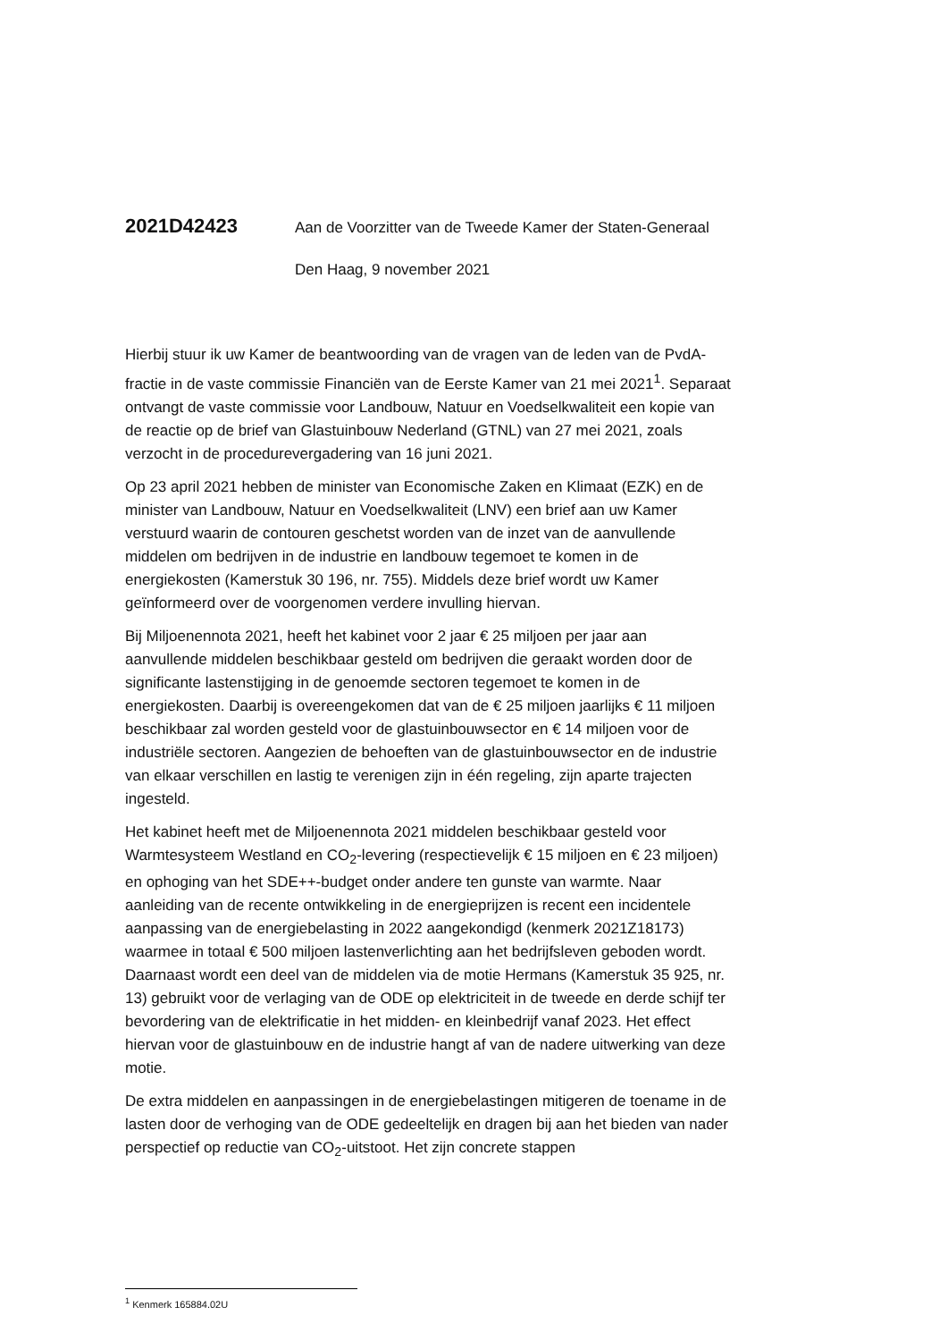2021D42423
Aan de Voorzitter van de Tweede Kamer der Staten-Generaal
Den Haag, 9 november 2021
Hierbij stuur ik uw Kamer de beantwoording van de vragen van de leden van de PvdA-fractie in de vaste commissie Financiën van de Eerste Kamer van 21 mei 2021<sup>1</sup>. Separaat ontvangt de vaste commissie voor Landbouw, Natuur en Voedselkwaliteit een kopie van de reactie op de brief van Glastuinbouw Nederland (GTNL) van 27 mei 2021, zoals verzocht in de procedurevergadering van 16 juni 2021.
Op 23 april 2021 hebben de minister van Economische Zaken en Klimaat (EZK) en de minister van Landbouw, Natuur en Voedselkwaliteit (LNV) een brief aan uw Kamer verstuurd waarin de contouren geschetst worden van de inzet van de aanvullende middelen om bedrijven in de industrie en landbouw tegemoet te komen in de energiekosten (Kamerstuk 30 196, nr. 755). Middels deze brief wordt uw Kamer geïnformeerd over de voorgenomen verdere invulling hiervan.
Bij Miljoenennota 2021, heeft het kabinet voor 2 jaar € 25 miljoen per jaar aan aanvullende middelen beschikbaar gesteld om bedrijven die geraakt worden door de significante lastenstijging in de genoemde sectoren tegemoet te komen in de energiekosten. Daarbij is overeengekomen dat van de € 25 miljoen jaarlijks € 11 miljoen beschikbaar zal worden gesteld voor de glastuinbouwsector en € 14 miljoen voor de industriële sectoren. Aangezien de behoeften van de glastuinbouwsector en de industrie van elkaar verschillen en lastig te verenigen zijn in één regeling, zijn aparte trajecten ingesteld.
Het kabinet heeft met de Miljoenennota 2021 middelen beschikbaar gesteld voor Warmtesysteem Westland en CO<sub>2</sub>-levering (respectievelijk € 15 miljoen en € 23 miljoen) en ophoging van het SDE++-budget onder andere ten gunste van warmte. Naar aanleiding van de recente ontwikkeling in de energieprijzen is recent een incidentele aanpassing van de energiebelasting in 2022 aangekondigd (kenmerk 2021Z18173) waarmee in totaal € 500 miljoen lastenverlichting aan het bedrijfsleven geboden wordt. Daarnaast wordt een deel van de middelen via de motie Hermans (Kamerstuk 35 925, nr. 13) gebruikt voor de verlaging van de ODE op elektriciteit in de tweede en derde schijf ter bevordering van de elektrificatie in het midden- en kleinbedrijf vanaf 2023. Het effect hiervan voor de glastuinbouw en de industrie hangt af van de nadere uitwerking van deze motie.
De extra middelen en aanpassingen in de energiebelastingen mitigeren de toename in de lasten door de verhoging van de ODE gedeeltelijk en dragen bij aan het bieden van nader perspectief op reductie van CO<sub>2</sub>-uitstoot. Het zijn concrete stappen
<sup>1</sup> Kenmerk 165884.02U